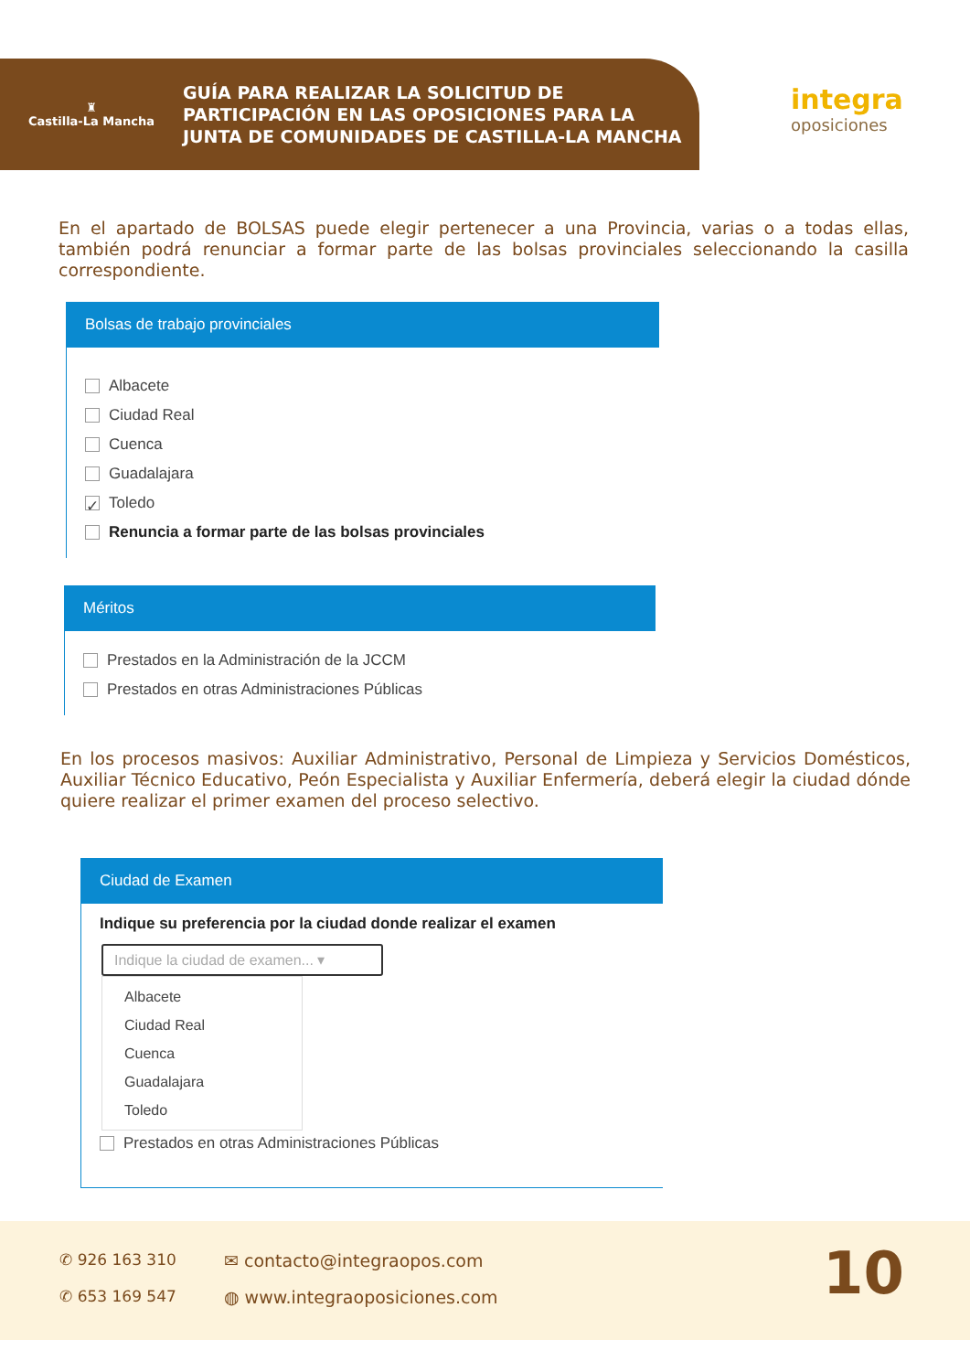♜
Castilla-La Mancha
GUÍA PARA REALIZAR LA SOLICITUD DE
PARTICIPACIÓN EN LAS OPOSICIONES PARA LA
JUNTA DE COMUNIDADES DE CASTILLA-LA MANCHA
integra
oposiciones
En el apartado de BOLSAS puede elegir pertenecer a una Provincia, varias o a todas ellas, también podrá renunciar a formar parte de las bolsas provinciales seleccionando la casilla correspondiente.
Bolsas de trabajo provinciales
Albacete
Ciudad Real
Cuenca
Guadalajara
✓ Toledo
Renuncia a formar parte de las bolsas provinciales
Méritos
Prestados en la Administración de la JCCM
Prestados en otras Administraciones Públicas
En los procesos masivos: Auxiliar Administrativo, Personal de Limpieza y Servicios Domésticos, Auxiliar Técnico Educativo, Peón Especialista y Auxiliar Enfermería, deberá elegir la ciudad dónde quiere realizar el primer examen del proceso selectivo.
Ciudad de Examen
Indique su preferencia por la ciudad donde realizar el examen
Indique la ciudad de examen... ▾
Albacete
Ciudad Real
Cuenca
Guadalajara
Toledo
Prestados en otras Administraciones Públicas
✆ 926 163 310
✆ 653 169 547
✉ contacto@integraopos.com
◍ www.integraoposiciones.com 10